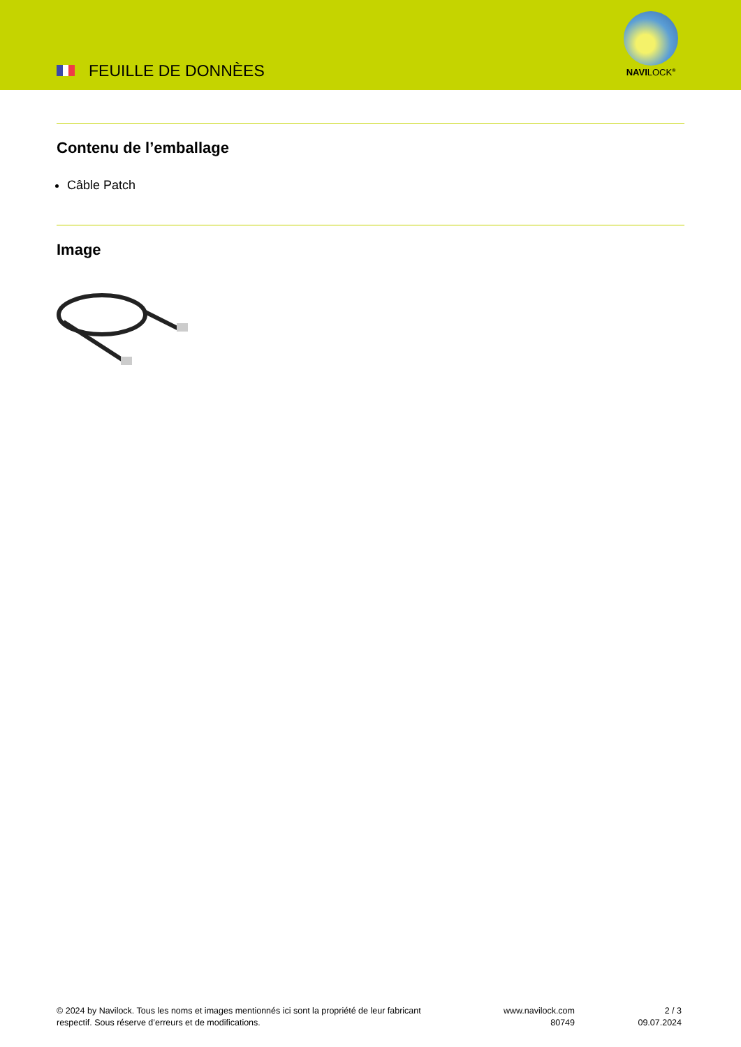FEUILLE DE DONNÈES
NAVILOCK<sup>®</sup>
Contenu de l’emballage
Câble Patch
Image
© 2024 by Navilock. Tous les noms et images mentionnés ici sont la propriété de leur fabricant respectif. Sous réserve d’erreurs et de modifications.
www.navilock.com
80749
2 / 3
09.07.2024